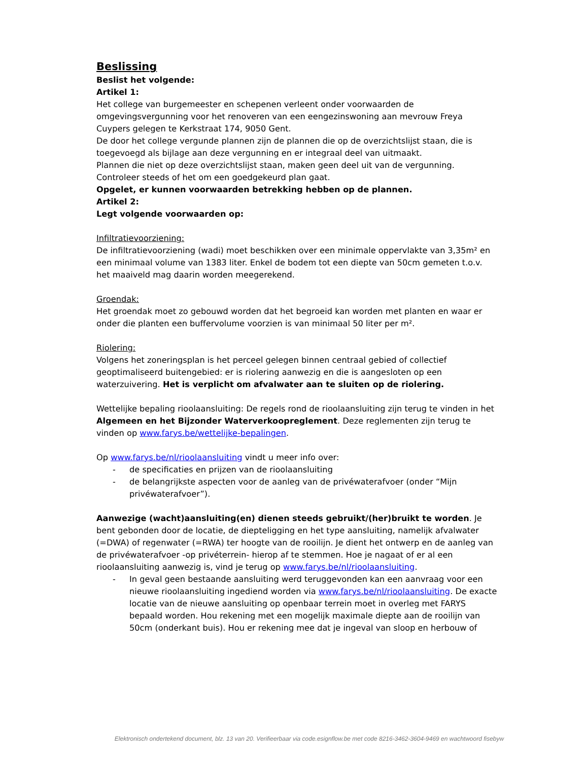Beslissing
Beslist het volgende:
Artikel 1:
Het college van burgemeester en schepenen verleent onder voorwaarden de omgevingsvergunning voor het renoveren van een eengezinswoning aan mevrouw Freya Cuypers gelegen te Kerkstraat 174, 9050 Gent.
De door het college vergunde plannen zijn de plannen die op de overzichtslijst staan, die is toegevoegd als bijlage aan deze vergunning en er integraal deel van uitmaakt.
Plannen die niet op deze overzichtslijst staan, maken geen deel uit van de vergunning. Controleer steeds of het om een goedgekeurd plan gaat.
Opgelet, er kunnen voorwaarden betrekking hebben op de plannen.
Artikel 2:
Legt volgende voorwaarden op:
Infiltratievoorziening:
De infiltratievoorziening (wadi) moet beschikken over een minimale oppervlakte van 3,35m² en een minimaal volume van 1383 liter. Enkel de bodem tot een diepte van 50cm gemeten t.o.v. het maaiveld mag daarin worden meegerekend.
Groendak:
Het groendak moet zo gebouwd worden dat het begroeid kan worden met planten en waar er onder die planten een buffervolume voorzien is van minimaal 50 liter per m².
Riolering:
Volgens het zoneringsplan is het perceel gelegen binnen centraal gebied of collectief geoptimaliseerd buitengebied: er is riolering aanwezig en die is aangesloten op een waterzuivering. Het is verplicht om afvalwater aan te sluiten op de riolering.
Wettelijke bepaling rioolaansluiting: De regels rond de rioolaansluiting zijn terug te vinden in het Algemeen en het Bijzonder Waterverkoopreglement. Deze reglementen zijn terug te vinden op www.farys.be/wettelijke-bepalingen.
Op www.farys.be/nl/rioolaansluiting vindt u meer info over:
- de specificaties en prijzen van de rioolaansluiting
- de belangrijkste aspecten voor de aanleg van de privéwaterafvoer (onder “Mijn privéwaterafvoer”).
Aanwezige (wacht)aansluiting(en) dienen steeds gebruikt/(her)bruikt te worden. Je bent gebonden door de locatie, de diepteligging en het type aansluiting, namelijk afvalwater (=DWA) of regenwater (=RWA) ter hoogte van de rooilijn. Je dient het ontwerp en de aanleg van de privéwaterafvoer -op privéterrein- hierop af te stemmen. Hoe je nagaat of er al een rioolaansluiting aanwezig is, vind je terug op www.farys.be/nl/rioolaansluiting.
- In geval geen bestaande aansluiting werd teruggevonden kan een aanvraag voor een nieuwe rioolaansluiting ingediend worden via www.farys.be/nl/rioolaansluiting. De exacte locatie van de nieuwe aansluiting op openbaar terrein moet in overleg met FARYS bepaald worden. Hou rekening met een mogelijk maximale diepte aan de rooilijn van 50cm (onderkant buis). Hou er rekening mee dat je ingeval van sloop en herbouw of
Elektronisch ondertekend document, blz. 13 van 20. Verifieerbaar via code.esignflow.be met code 8216-3462-3604-9469 en wachtwoord fisebyw